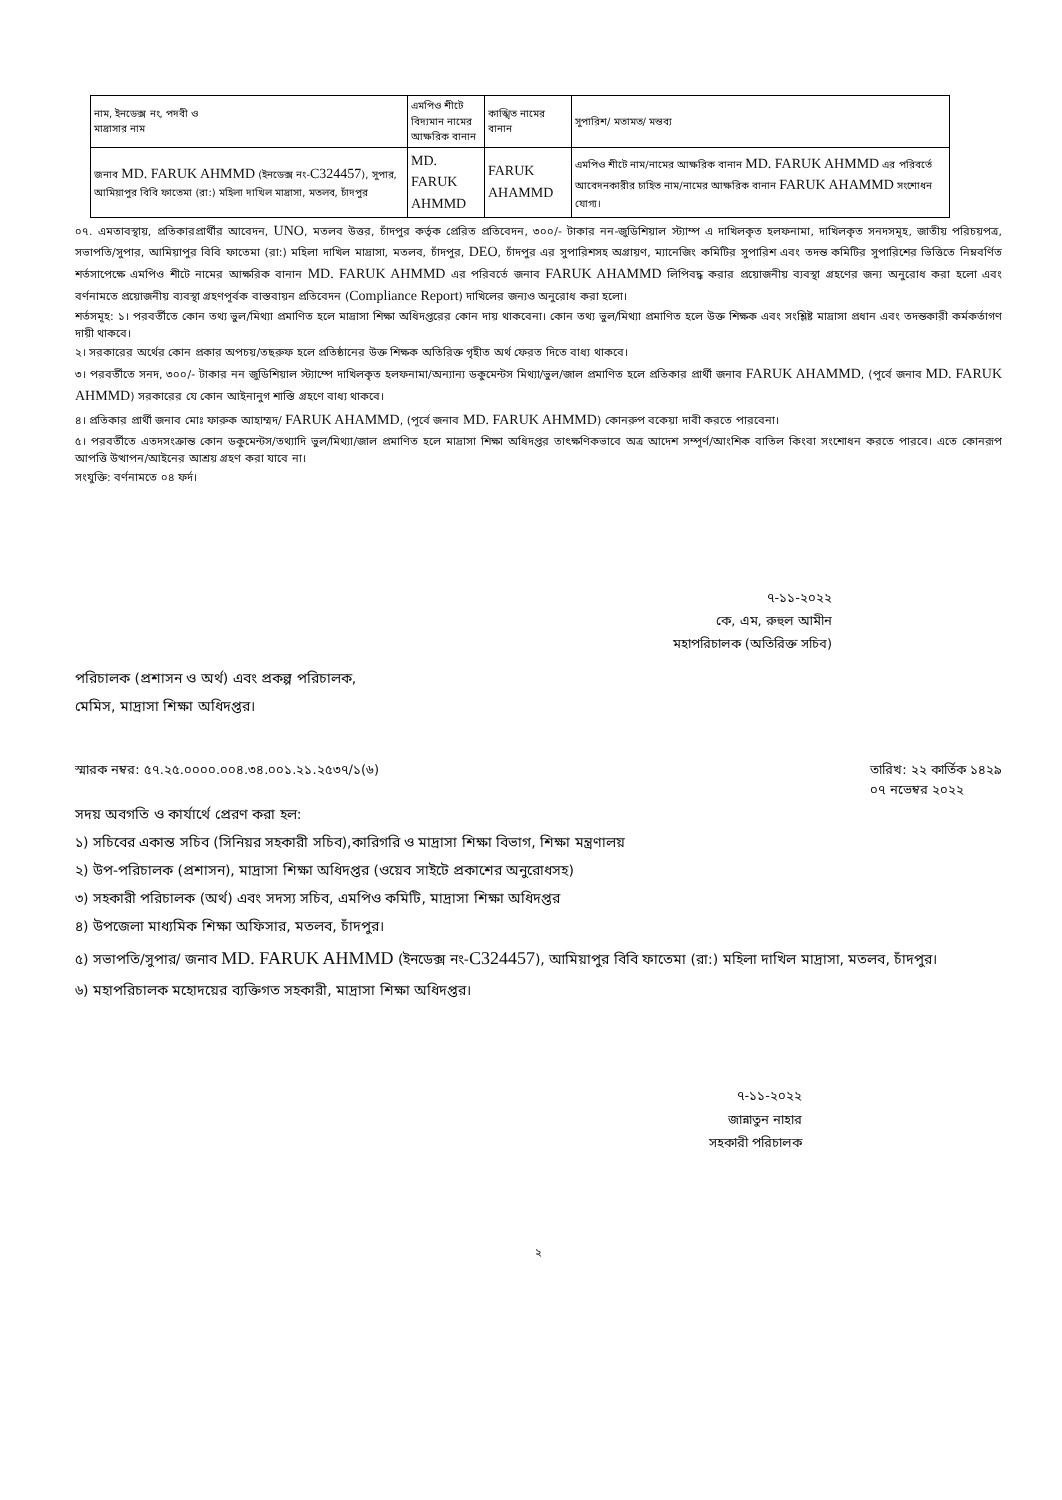| নাম, ইনডেক্স নং, পদবী ও মাদ্রাসার নাম | এমপিও শীটে বিদ্যমান নামের আক্ষরিক বানান | কাঙ্খিত নামের বানান | সুপারিশ/ মতামত/ মন্তব্য |
| জনাব MD. FARUK AHMMD (ইনডেক্স নং- C324457 ), সুপার, আমিয়াপুর বিবি ফাতেমা (রা:) মহিলা দাখিল মাদ্রাসা, মতলব, চাঁদপুর | MD. FARUK AHMMD | FARUK AHAMMD | এমপিও শীটে নাম/নামের আক্ষরিক বানান MD. FARUK AHMMD এর পরিবর্তে আবেদনকারীর চাহিত নাম/নামের আক্ষরিক বানান FARUK AHAMMD সংশোধন যোগ্য। |
০৭. এমতাবস্থায়, প্রতিকারপ্রার্থীর আবেদন, UNO, মতলব উত্তর, চাঁদপুর কর্তৃক প্রেরিত প্রতিবেদন, ৩০০/- টাকার নন-জুডিশিয়াল স্ট্যাম্প এ দাখিলকৃত হলফনামা, দাখিলকৃত সনদসমূহ, জাতীয় পরিচয়পত্র, সভাপতি/সুপার, আমিয়াপুর বিবি ফাতেমা (রা:) মহিলা দাখিল মাদ্রাসা, মতলব, চাঁদপুর, DEO, চাঁদপুর এর সুপারিশসহ অগ্রায়ণ, ম্যানেজিং কমিটির সুপারিশ এবং তদন্ত কমিটির সুপারিশের ভিত্তিতে নিম্নবর্ণিত শর্তসাপেক্ষে এমপিও শীটে নামের আক্ষরিক বানান MD. FARUK AHMMD এর পরিবর্তে জনাব FARUK AHAMMD লিপিবদ্ধ করার প্রয়োজনীয় ব্যবস্থা গ্রহণের জন্য অনুরোধ করা হলো এবং বর্ণনামতে প্রয়োজনীয় ব্যবস্থা গ্রহণপূর্বক বাস্তবায়ন প্রতিবেদন (Compliance Report) দাখিলের জন্যও অনুরোধ করা হলো।
শর্তসমূহ: ১। পরবর্তীতে কোন তথ্য ভুল/মিথ্যা প্রমাণিত হলে মাদ্রাসা শিক্ষা অধিদপ্তরের কোন দায় থাকবেনা। কোন তথ্য ভুল/মিথ্যা প্রমাণিত হলে উক্ত শিক্ষক এবং সংশ্লিষ্ট মাদ্রাসা প্রধান এবং তদন্তকারী কর্মকর্তাগণ দায়ী থাকবে।
২। সরকারের অর্থের কোন প্রকার অপচয়/তছরুফ হলে প্রতিষ্ঠানের উক্ত শিক্ষক অতিরিক্ত গৃহীত অর্থ ফেরত দিতে বাধ্য থাকবে।
৩। পরবর্তীতে সনদ, ৩০০/- টাকার নন জুডিশিয়াল স্ট্যাম্পে দাখিলকৃত হলফনামা/অন্যান্য ডকুমেন্টস মিথ্যা/ভুল/জাল প্রমাণিত হলে প্রতিকার প্রার্থী জনাব FARUK AHAMMD, (পূর্বে জনাব MD. FARUK AHMMD) সরকারের যে কোন আইনানুগ শাস্তি গ্রহণে বাধ্য থাকবে।
৪। প্রতিকার প্রার্থী জনাব মোঃ ফারুক আহাম্মদ/ FARUK AHAMMD, (পূর্বে জনাব MD. FARUK AHMMD) কোনরুপ বকেয়া দাবী করতে পারবেনা।
৫। পরবর্তীতে এতদসংক্রান্ত কোন ডকুমেন্টস/তথ্যাদি ভুল/মিথ্যা/জাল প্রমাণিত হলে মাদ্রাসা শিক্ষা অধিদপ্তর তাৎক্ষণিকভাবে অত্র আদেশ সম্পূর্ণ/আংশিক বাতিল কিংবা সংশোধন করতে পারবে। এতে কোনরূপ আপত্তি উত্থাপন/আইনের আশ্রয় গ্রহণ করা যাবে না।
সংযুক্তি: বর্ণনামতে ০৪ ফর্দ।
৭-১১-২০২২
কে, এম, রুহুল আমীন
মহাপরিচালক (অতিরিক্ত সচিব)
পরিচালক (প্রশাসন ও অর্থ) এবং প্রকল্প পরিচালক,
মেমিস, মাদ্রাসা শিক্ষা অধিদপ্তর।
স্মারক নম্বর: ৫৭.২৫.০০০০.০০৪.৩৪.০০১.২১.২৫৩৭/১(৬) তারিখ: ২২ কার্তিক ১৪২৯
০৭ নভেম্বর ২০২২
সদয় অবগতি ও কার্যার্থে প্রেরণ করা হল:
১) সচিবের একান্ত সচিব (সিনিয়র সহকারী সচিব),কারিগরি ও মাদ্রাসা শিক্ষা বিভাগ, শিক্ষা মন্ত্রণালয়
২) উপ-পরিচালক (প্রশাসন), মাদ্রাসা শিক্ষা অধিদপ্তর (ওয়েব সাইটে প্রকাশের অনুরোধসহ)
৩) সহকারী পরিচালক (অর্থ) এবং সদস্য সচিব, এমপিও কমিটি, মাদ্রাসা শিক্ষা অধিদপ্তর
৪) উপজেলা মাধ্যমিক শিক্ষা অফিসার, মতলব, চাঁদপুর।
৫) সভাপতি/সুপার/ জনাব MD. FARUK AHMMD (ইনডেক্স নং-C324457), আমিয়াপুর বিবি ফাতেমা (রা:) মহিলা দাখিল মাদ্রাসা, মতলব, চাঁদপুর।
৬) মহাপরিচালক মহোদয়ের ব্যক্তিগত সহকারী, মাদ্রাসা শিক্ষা অধিদপ্তর।
৭-১১-২০২২
জান্নাতুন নাহার
সহকারী পরিচালক
২